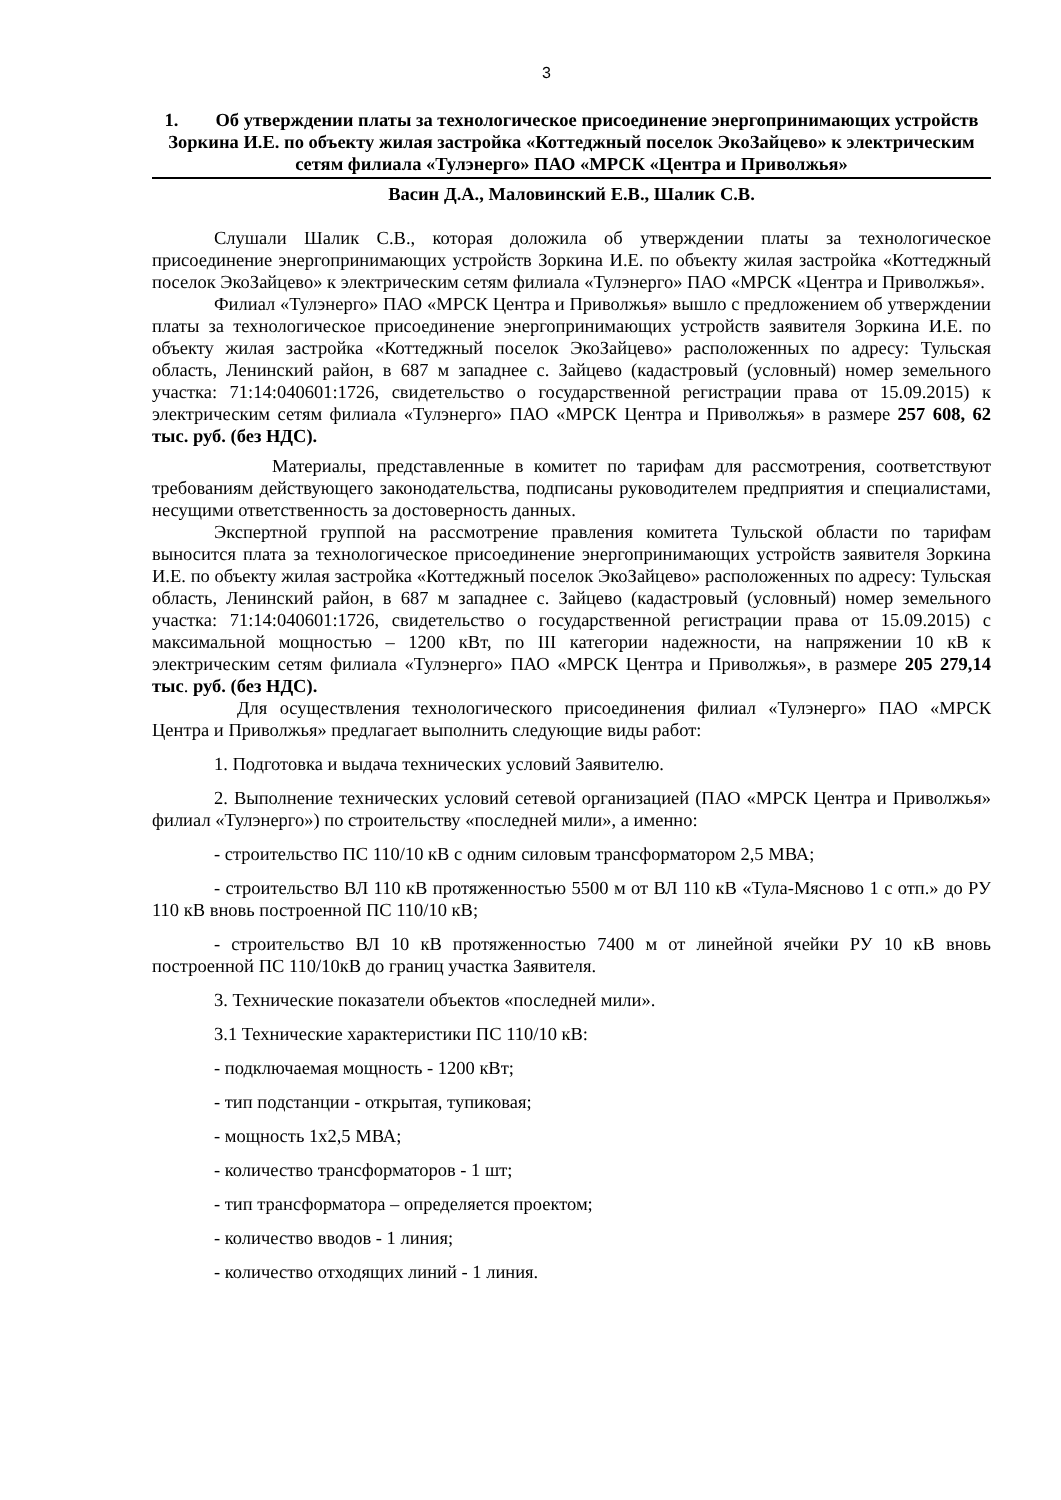3
1. Об утверждении платы за технологическое присоединение энергопринимающих устройств Зоркина И.Е. по объекту жилая застройка «Коттеджный поселок ЭкоЗайцево» к электрическим сетям филиала «Тулэнерго» ПАО «МРСК «Центра и Приволжья»
Васин Д.А., Маловинский Е.В., Шалик С.В.
Слушали Шалик С.В., которая доложила об утверждении платы за технологическое присоединение энергопринимающих устройств Зоркина И.Е. по объекту жилая застройка «Коттеджный поселок ЭкоЗайцево» к электрическим сетям филиала «Тулэнерго» ПАО «МРСК «Центра и Приволжья».
Филиал «Тулэнерго» ПАО «МРСК Центра и Приволжья» вышло с предложением об утверждении платы за технологическое присоединение энергопринимающих устройств заявителя Зоркина И.Е. по объекту жилая застройка «Коттеджный поселок ЭкоЗайцево» расположенных по адресу: Тульская область, Ленинский район, в 687 м западнее с. Зайцево (кадастровый (условный) номер земельного участка: 71:14:040601:1726, свидетельство о государственной регистрации права от 15.09.2015) к электрическим сетям филиала «Тулэнерго» ПАО «МРСК Центра и Приволжья» в размере 257 608, 62 тыс. руб. (без НДС).
Материалы, представленные в комитет по тарифам для рассмотрения, соответствуют требованиям действующего законодательства, подписаны руководителем предприятия и специалистами, несущими ответственность за достоверность данных.
Экспертной группой на рассмотрение правления комитета Тульской области по тарифам выносится плата за технологическое присоединение энергопринимающих устройств заявителя Зоркина И.Е. по объекту жилая застройка «Коттеджный поселок ЭкоЗайцево» расположенных по адресу: Тульская область, Ленинский район, в 687 м западнее с. Зайцево (кадастровый (условный) номер земельного участка: 71:14:040601:1726, свидетельство о государственной регистрации права от 15.09.2015) с максимальной мощностью – 1200 кВт, по III категории надежности, на напряжении 10 кВ к электрическим сетям филиала «Тулэнерго» ПАО «МРСК Центра и Приволжья», в размере 205 279,14 тыс. руб. (без НДС).
Для осуществления технологического присоединения филиал «Тулэнерго» ПАО «МРСК Центра и Приволжья» предлагает выполнить следующие виды работ:
1. Подготовка и выдача технических условий Заявителю.
2. Выполнение технических условий сетевой организацией (ПАО «МРСК Центра и Приволжья» филиал «Тулэнерго») по строительству «последней мили», а именно:
- строительство ПС 110/10 кВ с одним силовым трансформатором 2,5 МВА;
- строительство ВЛ 110 кВ протяженностью 5500 м от ВЛ 110 кВ «Тула-Мясново 1 с отп.» до РУ 110 кВ вновь построенной ПС 110/10 кВ;
- строительство ВЛ 10 кВ протяженностью 7400 м от линейной ячейки РУ 10 кВ вновь построенной ПС 110/10кВ до границ участка Заявителя.
3. Технические показатели объектов «последней мили».
3.1 Технические характеристики ПС 110/10 кВ:
- подключаемая мощность - 1200 кВт;
- тип подстанции - открытая, тупиковая;
- мощность 1х2,5 МВА;
- количество трансформаторов - 1 шт;
- тип трансформатора – определяется проектом;
- количество вводов - 1 линия;
- количество отходящих линий - 1 линия.